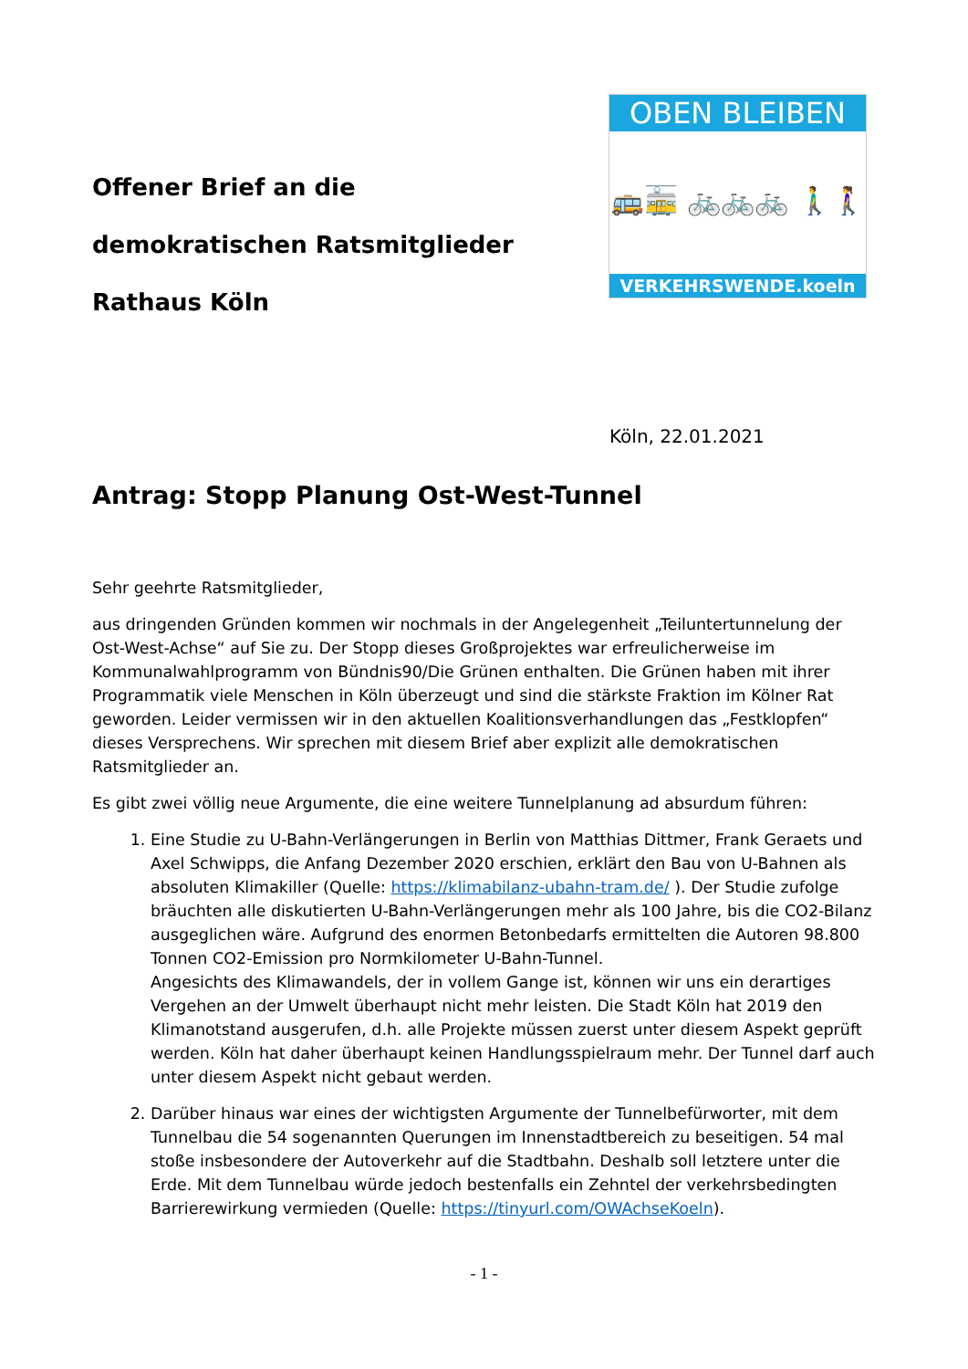Offener Brief an die
demokratischen Ratsmitglieder
Rathaus Köln
OBEN BLEIBEN
🚌🚋 🚲🚲🚲 🚶‍♂️🚶‍♀️
VERKEHRSWENDE.koeln
Köln, 22.01.2021
Antrag: Stopp Planung Ost-West-Tunnel
Sehr geehrte Ratsmitglieder,
aus dringenden Gründen kommen wir nochmals in der Angelegenheit „Teiluntertunnelung der Ost-West-Achse“ auf Sie zu. Der Stopp dieses Großprojektes war erfreulicherweise im Kommunalwahlprogramm von Bündnis90/Die Grünen enthalten. Die Grünen haben mit ihrer Programmatik viele Menschen in Köln überzeugt und sind die stärkste Fraktion im Kölner Rat geworden. Leider vermissen wir in den aktuellen Koalitionsverhandlungen das „Festklopfen“ dieses Versprechens. Wir sprechen mit diesem Brief aber explizit alle demokratischen Ratsmitglieder an.
Es gibt zwei völlig neue Argumente, die eine weitere Tunnelplanung ad absurdum führen:
1. Eine Studie zu U-Bahn-Verlängerungen in Berlin von Matthias Dittmer, Frank Geraets und Axel Schwipps, die Anfang Dezember 2020 erschien, erklärt den Bau von U-Bahnen als absoluten Klimakiller (Quelle: https://klimabilanz-ubahn-tram.de/ ). Der Studie zufolge bräuchten alle diskutierten U-Bahn-Verlängerungen mehr als 100 Jahre, bis die CO2-Bilanz ausgeglichen wäre. Aufgrund des enormen Betonbedarfs ermittelten die Autoren 98.800 Tonnen CO2-Emission pro Normkilometer U-Bahn-Tunnel.
Angesichts des Klimawandels, der in vollem Gange ist, können wir uns ein derartiges Vergehen an der Umwelt überhaupt nicht mehr leisten. Die Stadt Köln hat 2019 den Klimanotstand ausgerufen, d.h. alle Projekte müssen zuerst unter diesem Aspekt geprüft werden. Köln hat daher überhaupt keinen Handlungsspielraum mehr. Der Tunnel darf auch unter diesem Aspekt nicht gebaut werden.
2. Darüber hinaus war eines der wichtigsten Argumente der Tunnelbefürworter, mit dem Tunnelbau die 54 sogenannten Querungen im Innenstadtbereich zu beseitigen. 54 mal stoße insbesondere der Autoverkehr auf die Stadtbahn. Deshalb soll letztere unter die Erde. Mit dem Tunnelbau würde jedoch bestenfalls ein Zehntel der verkehrsbedingten Barrierewirkung vermieden (Quelle: https://tinyurl.com/OWAchseKoeln).
- 1 -